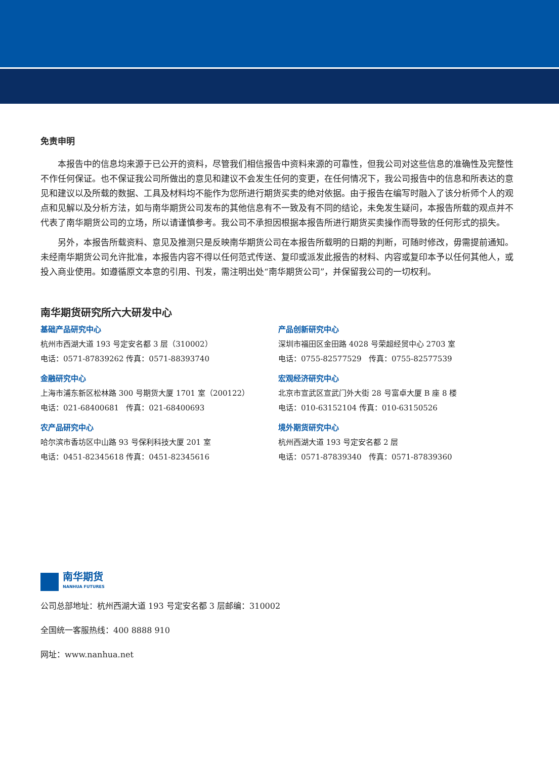免责申明
本报告中的信息均来源于已公开的资料，尽管我们相信报告中资料来源的可靠性，但我公司对这些信息的准确性及完整性不作任何保证。也不保证我公司所做出的意见和建议不会发生任何的变更，在任何情况下，我公司报告中的信息和所表达的意见和建议以及所载的数据、工具及材料均不能作为您所进行期货买卖的绝对依据。由于报告在编写时融入了该分析师个人的观点和见解以及分析方法，如与南华期货公司发布的其他信息有不一致及有不同的结论，未免发生疑问，本报告所载的观点并不代表了南华期货公司的立场，所以请谨慎参考。我公司不承担因根据本报告所进行期货买卖操作而导致的任何形式的损失。
另外，本报告所载资料、意见及推测只是反映南华期货公司在本报告所载明的日期的判断，可随时修改，毋需提前通知。未经南华期货公司允许批准，本报告内容不得以任何范式传送、复印或派发此报告的材料、内容或复印本予以任何其他人，或投入商业使用。如遵循原文本意的引用、刊发，需注明出处“南华期货公司”，并保留我公司的一切权利。
南华期货研究所六大研发中心
基础产品研究中心
杭州市西湖大道 193 号定安名都 3 层（310002）
电话：0571-87839262 传真：0571-88393740
产品创新研究中心
深圳市福田区金田路 4028 号荣超经贸中心 2703 室
电话：0755-82577529 传真：0755-82577539
金融研究中心
上海市浦东新区松林路 300 号期货大厦 1701 室（200122）
电话：021-68400681 传真：021-68400693
宏观经济研究中心
北京市宣武区宣武门外大街 28 号富卓大厦 B 座 8 楼
电话：010-63152104 传真：010-63150526
农产品研究中心
哈尔滨市香坊区中山路 93 号保利科技大厦 201 室
电话：0451-82345618 传真：0451-82345616
境外期货研究中心
杭州西湖大道 193 号定安名都 2 层
电话：0571-87839340 传真：0571-87839360
南华期货
NANHUA FUTURES
公司总部地址：杭州西湖大道 193 号定安名都 3 层邮编：310002
全国统一客服热线：400 8888 910
网址：www.nanhua.net